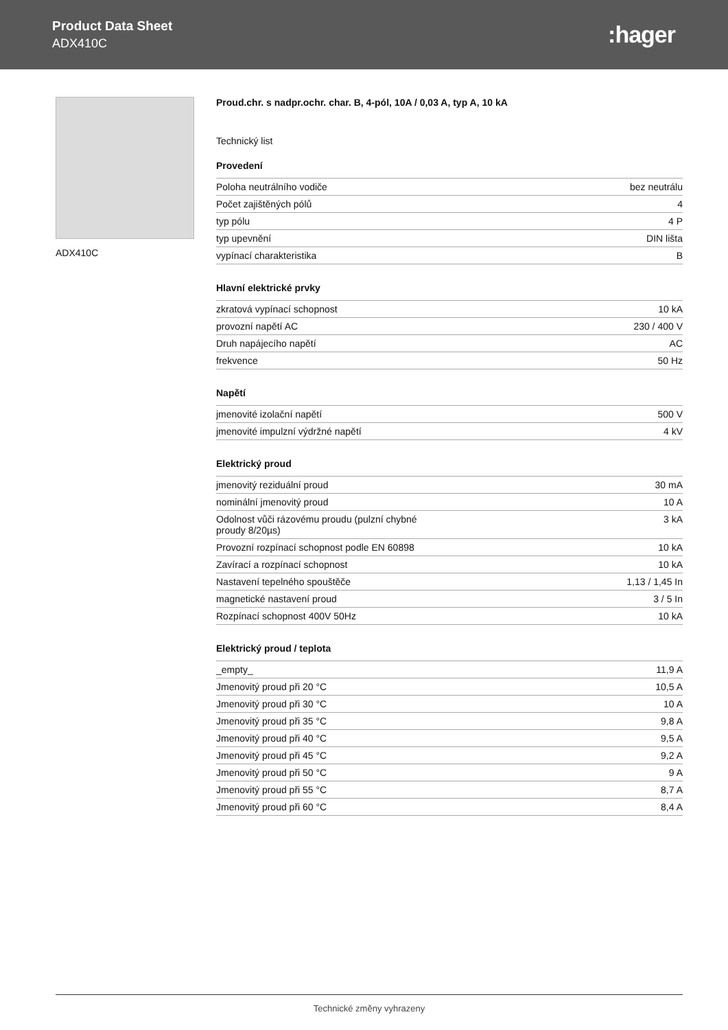Product Data Sheet
ADX410C
:hager
ADX410C Proud.chr. s nadpr.ochr. char. B, 4-pól, 10A / 0,03 A, typ A, 10 kA
Technický list
Provedení
| Poloha neutrálního vodiče | bez neutrálu |
| Počet zajištěných pólů | 4 |
| typ pólu | 4 P |
| typ upevnění | DIN lišta |
| vypínací charakteristika | B |
Hlavní elektrické prvky
| zkratová vypínací schopnost | 10 kA |
| provozní napětí AC | 230 / 400 V |
| Druh napájecího napětí | AC |
| frekvence | 50 Hz |
Napětí
| jmenovité izolační napětí | 500 V |
| jmenovité impulzní výdržné napětí | 4 kV |
Elektrický proud
| jmenovitý reziduální proud | 30 mA |
| nominální jmenovitý proud | 10 A |
| Odolnost vůči rázovému proudu (pulzní chybné proudy 8/20µs) | 3 kA |
| Provozní rozpínací schopnost podle EN 60898 | 10 kA |
| Zavírací a rozpínací schopnost | 10 kA |
| Nastavení tepelného spouštěče | 1,13 / 1,45 In |
| magnetické nastavení proud | 3 / 5 In |
| Rozpínací schopnost 400V 50Hz | 10 kA |
Elektrický proud / teplota
| _empty_ | 11,9 A |
| Jmenovitý proud při 20 °C | 10,5 A |
| Jmenovitý proud při 30 °C | 10 A |
| Jmenovitý proud při 35 °C | 9,8 A |
| Jmenovitý proud při 40 °C | 9,5 A |
| Jmenovitý proud při 45 °C | 9,2 A |
| Jmenovitý proud při 50 °C | 9 A |
| Jmenovitý proud při 55 °C | 8,7 A |
| Jmenovitý proud při 60 °C | 8,4 A |
Technické změny vyhrazeny